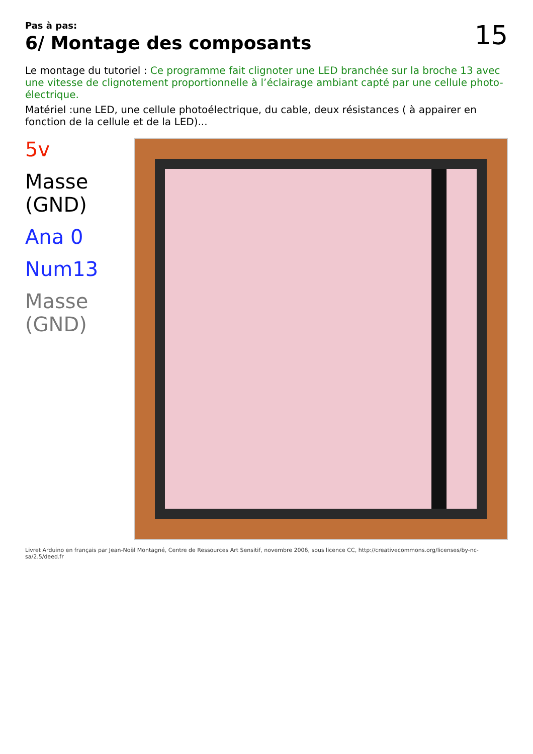Pas à pas:
6/ Montage des composants
15
Le montage du tutoriel : Ce programme fait clignoter une LED branchée sur la broche 13 avec une vitesse de clignotement proportionnelle à l’éclairage ambiant capté par une cellule photo-électrique.
Matériel :une LED, une cellule photoélectrique, du cable, deux résistances ( à appairer en fonction de la cellule et de la LED)...
5v
Masse (GND)
Ana 0
Num13
Masse (GND)
Livret Arduino en français par Jean-Noël Montagné, Centre de Ressources Art Sensitif, novembre 2006, sous licence CC, http://creativecommons.org/licenses/by-nc-sa/2.5/deed.fr